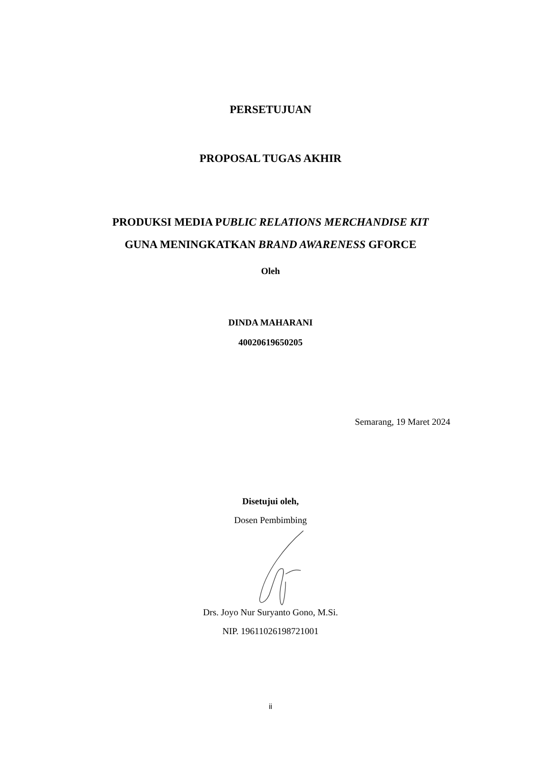PERSETUJUAN
PROPOSAL TUGAS AKHIR
PRODUKSI MEDIA PUBLIC RELATIONS MERCHANDISE KIT
GUNA MENINGKATKAN BRAND AWARENESS GFORCE
Oleh
DINDA MAHARANI
40020619650205
Semarang, 19 Maret 2024
Disetujui oleh,
Dosen Pembimbing
Drs. Joyo Nur Suryanto Gono, M.Si.
NIP. 19611026198721001
ii